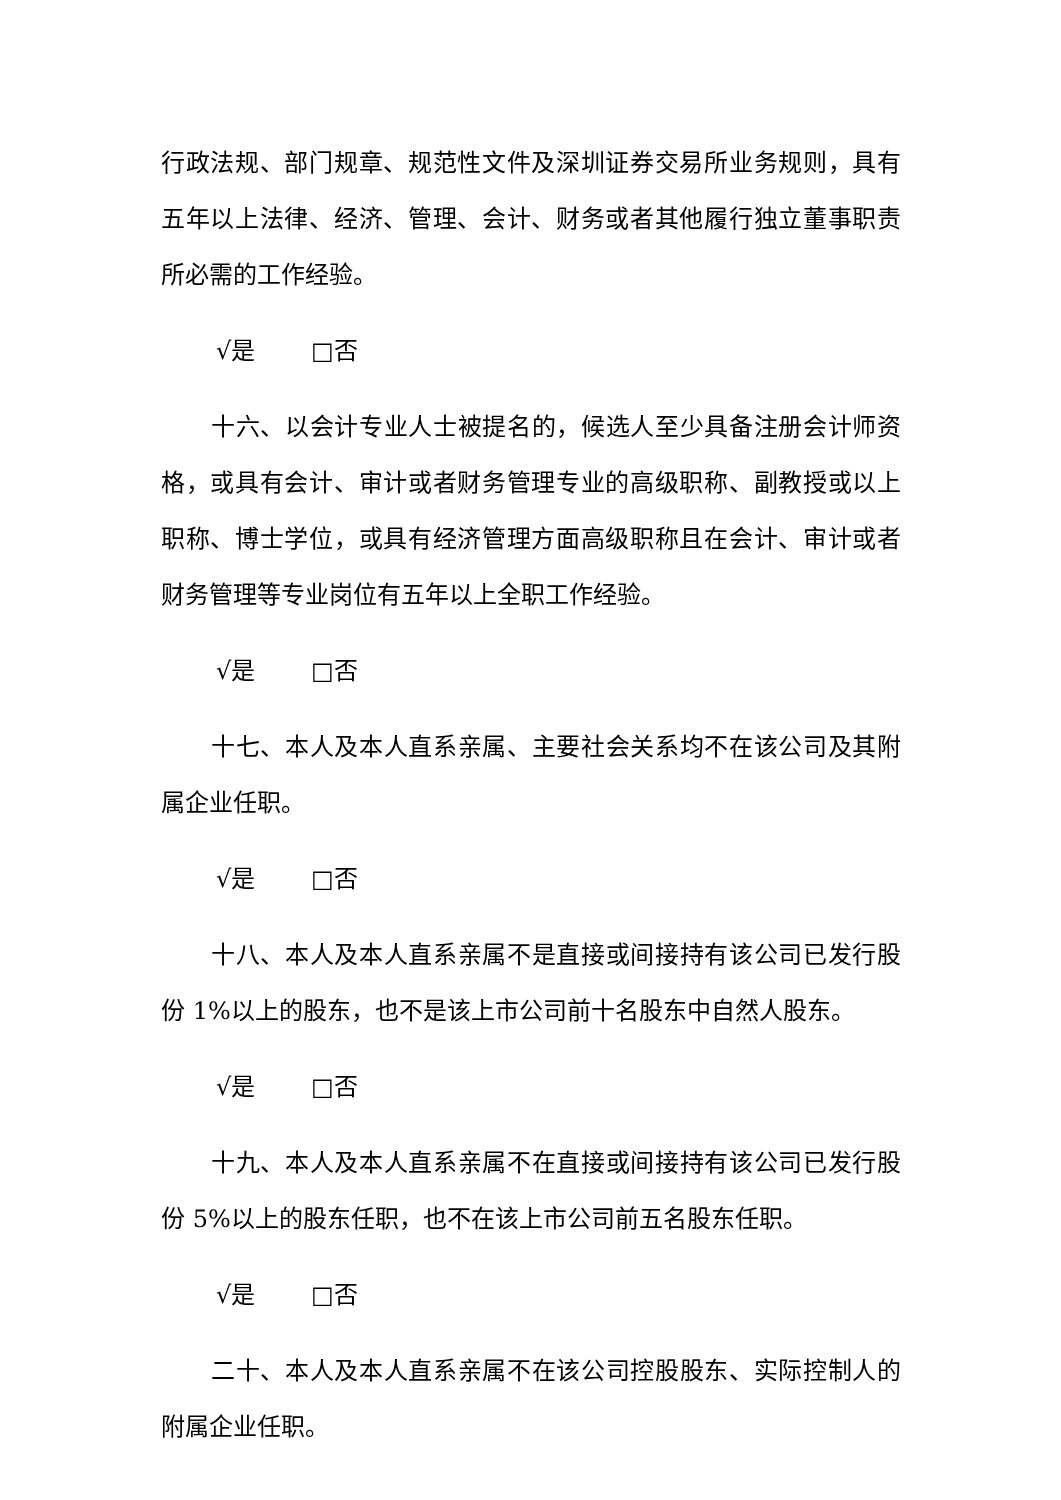行政法规、部门规章、规范性文件及深圳证券交易所业务规则，具有五年以上法律、经济、管理、会计、财务或者其他履行独立董事职责所必需的工作经验。
√是 □否
十六、以会计专业人士被提名的，候选人至少具备注册会计师资格，或具有会计、审计或者财务管理专业的高级职称、副教授或以上职称、博士学位，或具有经济管理方面高级职称且在会计、审计或者财务管理等专业岗位有五年以上全职工作经验。
√是 □否
十七、本人及本人直系亲属、主要社会关系均不在该公司及其附属企业任职。
√是 □否
十八、本人及本人直系亲属不是直接或间接持有该公司已发行股份 1%以上的股东，也不是该上市公司前十名股东中自然人股东。
√是 □否
十九、本人及本人直系亲属不在直接或间接持有该公司已发行股份 5%以上的股东任职，也不在该上市公司前五名股东任职。
√是 □否
二十、本人及本人直系亲属不在该公司控股股东、实际控制人的附属企业任职。